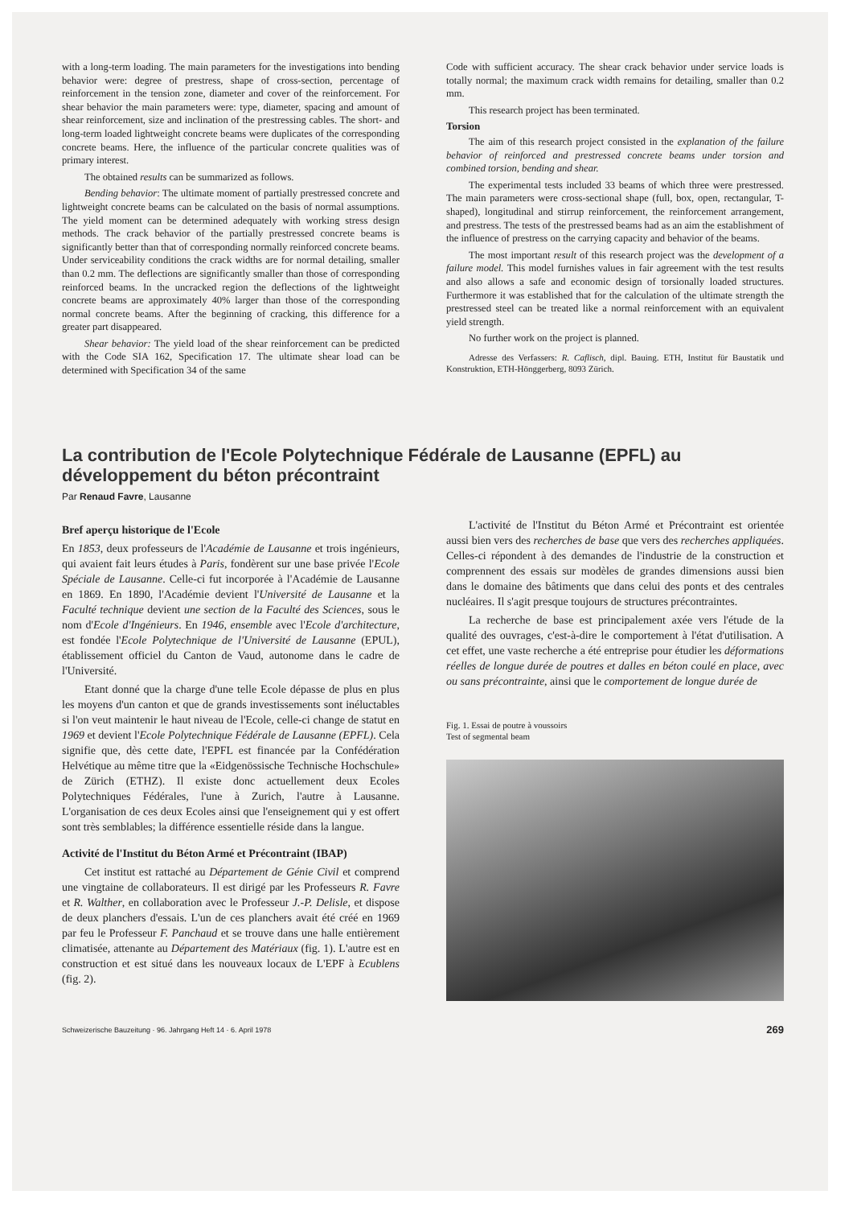with a long-term loading. The main parameters for the investigations into bending behavior were: degree of prestress, shape of cross-section, percentage of reinforcement in the tension zone, diameter and cover of the reinforcement. For shear behavior the main parameters were: type, diameter, spacing and amount of shear reinforcement, size and inclination of the prestressing cables. The short- and long-term loaded lightweight concrete beams were duplicates of the corresponding concrete beams. Here, the influence of the particular concrete qualities was of primary interest.
The obtained results can be summarized as follows.
Bending behavior: The ultimate moment of partially prestressed concrete and lightweight concrete beams can be calculated on the basis of normal assumptions. The yield moment can be determined adequately with working stress design methods. The crack behavior of the partially prestressed concrete beams is significantly better than that of corresponding normally reinforced concrete beams. Under serviceability conditions the crack widths are for normal detailing, smaller than 0.2 mm. The deflections are significantly smaller than those of corresponding reinforced beams. In the uncracked region the deflections of the lightweight concrete beams are approximately 40% larger than those of the corresponding normal concrete beams. After the beginning of cracking, this difference for a greater part disappeared.
Shear behavior: The yield load of the shear reinforcement can be predicted with the Code SIA 162, Specification 17. The ultimate shear load can be determined with Specification 34 of the same
Code with sufficient accuracy. The shear crack behavior under service loads is totally normal; the maximum crack width remains for detailing, smaller than 0.2 mm.
This research project has been terminated.
Torsion
The aim of this research project consisted in the explanation of the failure behavior of reinforced and prestressed concrete beams under torsion and combined torsion, bending and shear.
The experimental tests included 33 beams of which three were prestressed. The main parameters were cross-sectional shape (full, box, open, rectangular, T-shaped), longitudinal and stirrup reinforcement, the reinforcement arrangement, and prestress. The tests of the prestressed beams had as an aim the establishment of the influence of prestress on the carrying capacity and behavior of the beams.
The most important result of this research project was the development of a failure model. This model furnishes values in fair agreement with the test results and also allows a safe and economic design of torsionally loaded structures. Furthermore it was established that for the calculation of the ultimate strength the prestressed steel can be treated like a normal reinforcement with an equivalent yield strength.
No further work on the project is planned.
Adresse des Verfassers: R. Caflisch, dipl. Bauing. ETH, Institut für Baustatik und Konstruktion, ETH-Hönggerberg, 8093 Zürich.
La contribution de l'Ecole Polytechnique Fédérale de Lausanne (EPFL) au développement du béton précontraint
Par Renaud Favre, Lausanne
Bref aperçu historique de l'Ecole
En 1853, deux professeurs de l'Académie de Lausanne et trois ingénieurs, qui avaient fait leurs études à Paris, fondèrent sur une base privée l'Ecole Spéciale de Lausanne. Celle-ci fut incorporée à l'Académie de Lausanne en 1869. En 1890, l'Académie devient l'Université de Lausanne et la Faculté technique devient une section de la Faculté des Sciences, sous le nom d'Ecole d'Ingénieurs. En 1946, ensemble avec l'Ecole d'architecture, est fondée l'Ecole Polytechnique de l'Université de Lausanne (EPUL), établissement officiel du Canton de Vaud, autonome dans le cadre de l'Université.
Etant donné que la charge d'une telle Ecole dépasse de plus en plus les moyens d'un canton et que de grands investissements sont inéluctables si l'on veut maintenir le haut niveau de l'Ecole, celle-ci change de statut en 1969 et devient l'Ecole Polytechnique Fédérale de Lausanne (EPFL). Cela signifie que, dès cette date, l'EPFL est financée par la Confédération Helvétique au même titre que la «Eidgenössische Technische Hochschule» de Zürich (ETHZ). Il existe donc actuellement deux Ecoles Polytechniques Fédérales, l'une à Zurich, l'autre à Lausanne. L'organisation de ces deux Ecoles ainsi que l'enseignement qui y est offert sont très semblables; la différence essentielle réside dans la langue.
Activité de l'Institut du Béton Armé et Précontraint (IBAP)
Cet institut est rattaché au Département de Génie Civil et comprend une vingtaine de collaborateurs. Il est dirigé par les Professeurs R. Favre et R. Walther, en collaboration avec le Professeur J.-P. Delisle, et dispose de deux planchers d'essais. L'un de ces planchers avait été créé en 1969 par feu le Professeur F. Panchaud et se trouve dans une halle entièrement climatisée, attenante au Département des Matériaux (fig. 1). L'autre est en construction et est situé dans les nouveaux locaux de L'EPF à Ecublens (fig. 2).
L'activité de l'Institut du Béton Armé et Précontraint est orientée aussi bien vers des recherches de base que vers des recherches appliquées. Celles-ci répondent à des demandes de l'industrie de la construction et comprennent des essais sur modèles de grandes dimensions aussi bien dans le domaine des bâtiments que dans celui des ponts et des centrales nucléaires. Il s'agit presque toujours de structures précontraintes.
La recherche de base est principalement axée vers l'étude de la qualité des ouvrages, c'est-à-dire le comportement à l'état d'utilisation. A cet effet, une vaste recherche a été entreprise pour étudier les déformations réelles de longue durée de poutres et dalles en béton coulé en place, avec ou sans précontrainte, ainsi que le comportement de longue durée de
Fig. 1. Essai de poutre à voussoirs
Test of segmental beam
Schweizerische Bauzeitung · 96. Jahrgang Heft 14 · 6. April 1978 269